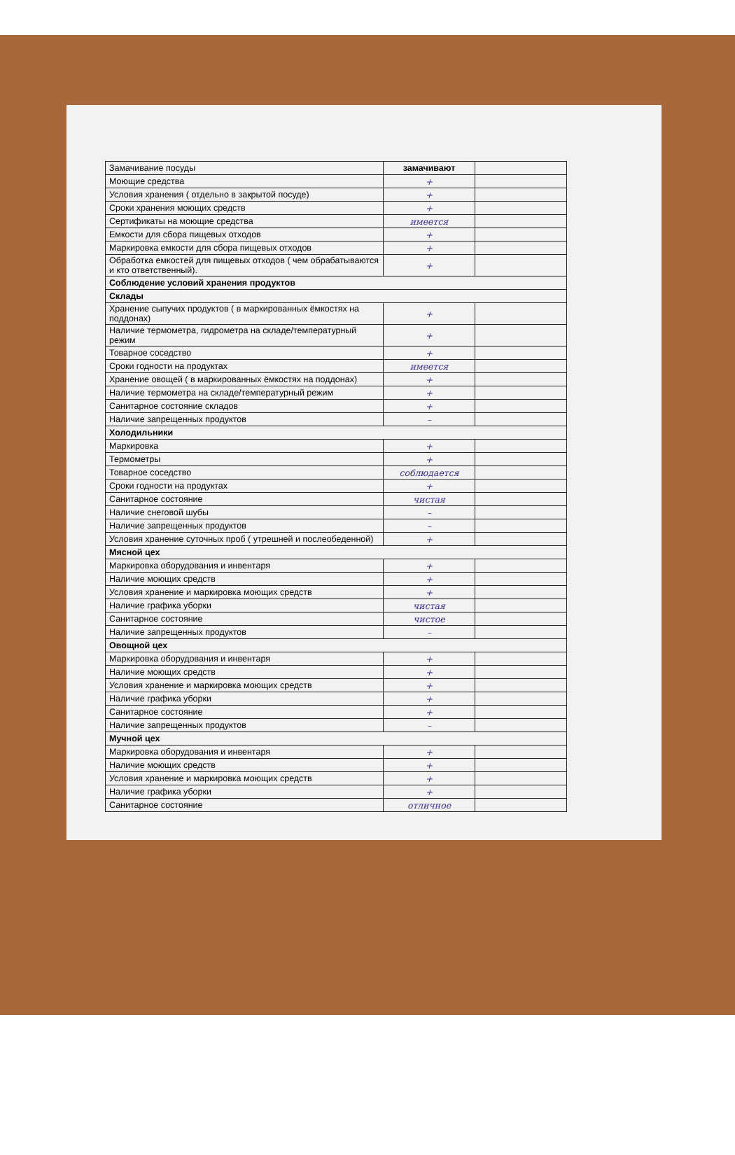| Замачивание посуды | замачивают | |
| Моющие средства | + | |
| Условия хранения ( отдельно в закрытой посуде) | + | |
| Сроки хранения моющих средств | + | |
| Сертификаты на моющие средства | имеется | |
| Емкости для сбора пищевых отходов | + | |
| Маркировка емкости для сбора пищевых отходов | + | |
| Обработка емкостей для пищевых отходов ( чем обрабатываются и кто ответственный). | + | |
| Соблюдение условий хранения продуктов | | |
| Склады | | |
| Хранение сыпучих продуктов ( в маркированных ёмкостях на поддонах) | + | |
| Наличие термометра, гидрометра на складе/температурный режим | + | |
| Товарное соседство | + | |
| Сроки годности на продуктах | имеется | |
| Хранение овощей ( в маркированных ёмкостях на поддонах) | + | |
| Наличие термометра на складе/температурный режим | + | |
| Санитарное состояние складов | + | |
| Наличие запрещенных продуктов | – | |
| Холодильники | | |
| Маркировка | + | |
| Термометры | + | |
| Товарное соседство | соблюдается | |
| Сроки годности на продуктах | + | |
| Санитарное состояние | чистая | |
| Наличие снеговой шубы | – | |
| Наличие запрещенных продуктов | – | |
| Условия хранение суточных проб ( утрешней и послеобеденной) | + | |
| Мясной цех | | |
| Маркировка оборудования и инвентаря | + | |
| Наличие моющих средств | + | |
| Условия хранение и маркировка моющих средств | + | |
| Наличие графика уборки | чистая | |
| Санитарное состояние | чистое | |
| Наличие запрещенных продуктов | – | |
| Овощной цех | | |
| Маркировка оборудования и инвентаря | + | |
| Наличие моющих средств | + | |
| Условия хранение и маркировка моющих средств | + | |
| Наличие графика уборки | + | |
| Санитарное состояние | + | |
| Наличие запрещенных продуктов | – | |
| Мучной цех | | |
| Маркировка оборудования и инвентаря | + | |
| Наличие моющих средств | + | |
| Условия хранение и маркировка моющих средств | + | |
| Наличие графика уборки | + | |
| Санитарное состояние | отличное | |